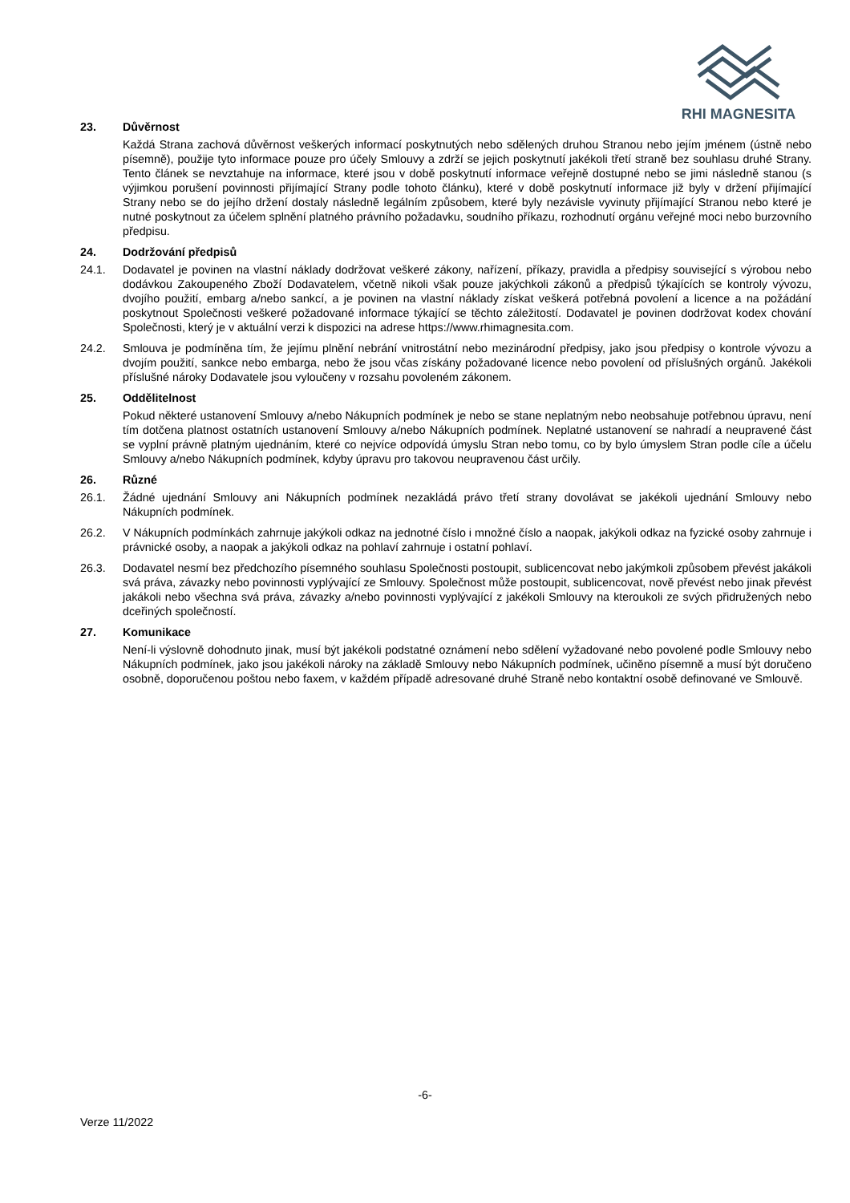RHI MAGNESITA
23. Důvěrnost
Každá Strana zachová důvěrnost veškerých informací poskytnutých nebo sdělených druhou Stranou nebo jejím jménem (ústně nebo písemně), použije tyto informace pouze pro účely Smlouvy a zdrží se jejich poskytnutí jakékoli třetí straně bez souhlasu druhé Strany. Tento článek se nevztahuje na informace, které jsou v době poskytnutí informace veřejně dostupné nebo se jimi následně stanou (s výjimkou porušení povinnosti přijímající Strany podle tohoto článku), které v době poskytnutí informace již byly v držení přijímající Strany nebo se do jejího držení dostaly následně legálním způsobem, které byly nezávisle vyvinuty přijímající Stranou nebo které je nutné poskytnout za účelem splnění platného právního požadavku, soudního příkazu, rozhodnutí orgánu veřejné moci nebo burzovního předpisu.
24. Dodržování předpisů
24.1. Dodavatel je povinen na vlastní náklady dodržovat veškeré zákony, nařízení, příkazy, pravidla a předpisy související s výrobou nebo dodávkou Zakoupeného Zboží Dodavatelem, včetně nikoli však pouze jakýchkoli zákonů a předpisů týkajících se kontroly vývozu, dvojího použití, embarg a/nebo sankcí, a je povinen na vlastní náklady získat veškerá potřebná povolení a licence a na požádání poskytnout Společnosti veškeré požadované informace týkající se těchto záležitostí. Dodavatel je povinen dodržovat kodex chování Společnosti, který je v aktuální verzi k dispozici na adrese https://www.rhimagnesita.com.
24.2. Smlouva je podmíněna tím, že jejímu plnění nebrání vnitrostátní nebo mezinárodní předpisy, jako jsou předpisy o kontrole vývozu a dvojím použití, sankce nebo embarga, nebo že jsou včas získány požadované licence nebo povolení od příslušných orgánů. Jakékoli příslušné nároky Dodavatele jsou vyloučeny v rozsahu povoleném zákonem.
25. Oddělitelnost
Pokud některé ustanovení Smlouvy a/nebo Nákupních podmínek je nebo se stane neplatným nebo neobsahuje potřebnou úpravu, není tím dotčena platnost ostatních ustanovení Smlouvy a/nebo Nákupních podmínek. Neplatné ustanovení se nahradí a neupravené část se vyplní právně platným ujednáním, které co nejvíce odpovídá úmyslu Stran nebo tomu, co by bylo úmyslem Stran podle cíle a účelu Smlouvy a/nebo Nákupních podmínek, kdyby úpravu pro takovou neupravenou část určily.
26. Různé
26.1. Žádné ujednání Smlouvy ani Nákupních podmínek nezakládá právo třetí strany dovolávat se jakékoli ujednání Smlouvy nebo Nákupních podmínek.
26.2. V Nákupních podmínkách zahrnuje jakýkoli odkaz na jednotné číslo i množné číslo a naopak, jakýkoli odkaz na fyzické osoby zahrnuje i právnické osoby, a naopak a jakýkoli odkaz na pohlaví zahrnuje i ostatní pohlaví.
26.3. Dodavatel nesmí bez předchozího písemného souhlasu Společnosti postoupit, sublicencovat nebo jakýmkoli způsobem převést jakákoli svá práva, závazky nebo povinnosti vyplývající ze Smlouvy. Společnost může postoupit, sublicencovat, nově převést nebo jinak převést jakákoli nebo všechna svá práva, závazky a/nebo povinnosti vyplývající z jakékoli Smlouvy na kteroukoli ze svých přidružených nebo dceřiných společností.
27. Komunikace
Není-li výslovně dohodnuto jinak, musí být jakékoli podstatné oznámení nebo sdělení vyžadované nebo povolené podle Smlouvy nebo Nákupních podmínek, jako jsou jakékoli nároky na základě Smlouvy nebo Nákupních podmínek, učiněno písemně a musí být doručeno osobně, doporučenou poštou nebo faxem, v každém případě adresované druhé Straně nebo kontaktní osobě definované ve Smlouvě.
-6-
Verze 11/2022